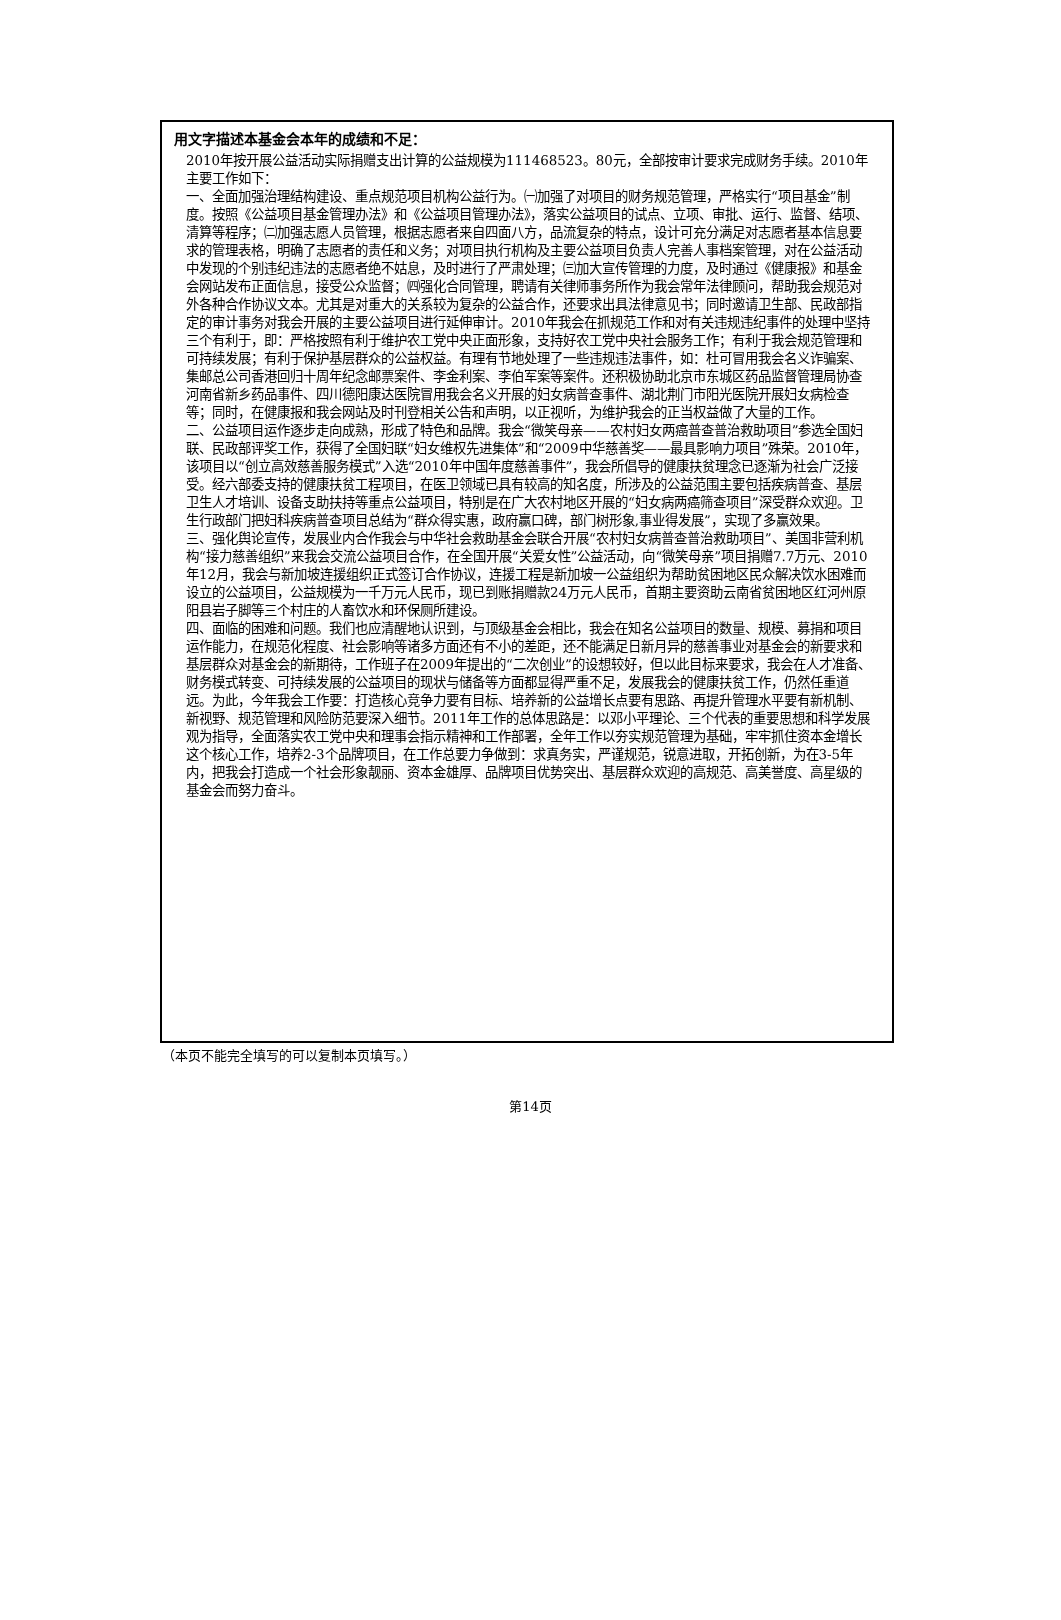用文字描述本基金会本年的成绩和不足：
2010年按开展公益活动实际捐赠支出计算的公益规模为111468523。80元，全部按审计要求完成财务手续。2010年主要工作如下：
一、全面加强治理结构建设、重点规范项目机构公益行为。㈠加强了对项目的财务规范管理，严格实行“项目基金”制度。按照《公益项目基金管理办法》和《公益项目管理办法》，落实公益项目的试点、立项、审批、运行、监督、结项、清算等程序；㈡加强志愿人员管理，根据志愿者来自四面八方，品流复杂的特点，设计可充分满足对志愿者基本信息要求的管理表格，明确了志愿者的责任和义务；对项目执行机构及主要公益项目负责人完善人事档案管理，对在公益活动中发现的个别违纪违法的志愿者绝不姑息，及时进行了严肃处理；㈢加大宣传管理的力度，及时通过《健康报》和基金会网站发布正面信息，接受公众监督；㈣强化合同管理，聘请有关律师事务所作为我会常年法律顾问，帮助我会规范对外各种合作协议文本。尤其是对重大的关系较为复杂的公益合作，还要求出具法律意见书；同时邀请卫生部、民政部指定的审计事务对我会开展的主要公益项目进行延伸审计。2010年我会在抓规范工作和对有关违规违纪事件的处理中坚持三个有利于，即：严格按照有利于维护农工党中央正面形象，支持好农工党中央社会服务工作；有利于我会规范管理和可持续发展；有利于保护基层群众的公益权益。有理有节地处理了一些违规违法事件，如：杜可冒用我会名义诈骗案、集邮总公司香港回归十周年纪念邮票案件、李金利案、李伯军案等案件。还积极协助北京市东城区药品监督管理局协查河南省新乡药品事件、四川德阳康达医院冒用我会名义开展的妇女病普查事件、湖北荆门市阳光医院开展妇女病检查等；同时，在健康报和我会网站及时刊登相关公告和声明，以正视听，为维护我会的正当权益做了大量的工作。
二、公益项目运作逐步走向成熟，形成了特色和品牌。我会“微笑母亲——农村妇女两癌普查普治救助项目”参选全国妇联、民政部评奖工作，获得了全国妇联“妇女维权先进集体”和“2009中华慈善奖——最具影响力项目”殊荣。2010年，该项目以“创立高效慈善服务模式”入选“2010年中国年度慈善事件”，我会所倡导的健康扶贫理念已逐渐为社会广泛接受。经六部委支持的健康扶贫工程项目，在医卫领域已具有较高的知名度，所涉及的公益范围主要包括疾病普查、基层卫生人才培训、设备支助扶持等重点公益项目，特别是在广大农村地区开展的“妇女病两癌筛查项目”深受群众欢迎。卫生行政部门把妇科疾病普查项目总结为“群众得实惠，政府赢口碑，部门树形象,事业得发展”，实现了多赢效果。
三、强化舆论宣传，发展业内合作我会与中华社会救助基金会联合开展“农村妇女病普查普治救助项目”、美国非营利机构“接力慈善组织”来我会交流公益项目合作，在全国开展“关爱女性”公益活动，向“微笑母亲”项目捐赠7.7万元、2010年12月，我会与新加坡连援组织正式签订合作协议，连援工程是新加坡一公益组织为帮助贫困地区民众解决饮水困难而设立的公益项目，公益规模为一千万元人民币，现已到账捐赠款24万元人民币，首期主要资助云南省贫困地区红河州原阳县岩子脚等三个村庄的人畜饮水和环保厕所建设。
四、面临的困难和问题。我们也应清醒地认识到，与顶级基金会相比，我会在知名公益项目的数量、规模、募捐和项目运作能力，在规范化程度、社会影响等诸多方面还有不小的差距，还不能满足日新月异的慈善事业对基金会的新要求和基层群众对基金会的新期待，工作班子在2009年提出的“二次创业”的设想较好，但以此目标来要求，我会在人才准备、财务模式转变、可持续发展的公益项目的现状与储备等方面都显得严重不足，发展我会的健康扶贫工作，仍然任重道远。为此，今年我会工作要：打造核心竞争力要有目标、培养新的公益增长点要有思路、再提升管理水平要有新机制、新视野、规范管理和风险防范要深入细节。2011年工作的总体思路是：以邓小平理论、三个代表的重要思想和科学发展观为指导，全面落实农工党中央和理事会指示精神和工作部署，全年工作以夯实规范管理为基础，牢牢抓住资本金增长这个核心工作，培养2-3个品牌项目，在工作总要力争做到：求真务实，严谨规范，锐意进取，开拓创新，为在3-5年内，把我会打造成一个社会形象靓丽、资本金雄厚、品牌项目优势突出、基层群众欢迎的高规范、高美誉度、高星级的基金会而努力奋斗。
（本页不能完全填写的可以复制本页填写。）
第14页